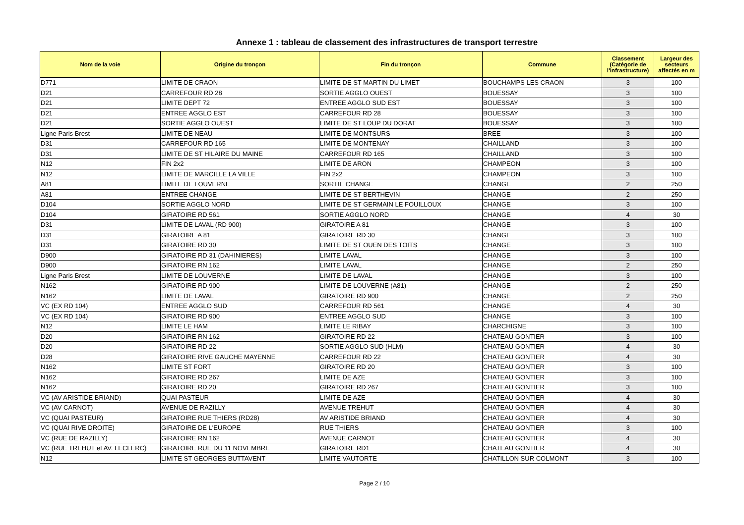Annexe 1 : tableau de classement des infrastructures de transport terrestre
| Nom de la voie | Origine du tronçon | Fin du tronçon | Commune | Classement (Catégorie de l'infrastructure) | Largeur des secteurs affectés en m |
| --- | --- | --- | --- | --- | --- |
| D771 | LIMITE DE CRAON | LIMITE DE ST MARTIN DU LIMET | BOUCHAMPS LES CRAON | 3 | 100 |
| D21 | CARREFOUR RD 28 | SORTIE AGGLO OUEST | BOUESSAY | 3 | 100 |
| D21 | LIMITE DEPT 72 | ENTREE AGGLO SUD EST | BOUESSAY | 3 | 100 |
| D21 | ENTREE AGGLO EST | CARREFOUR RD 28 | BOUESSAY | 3 | 100 |
| D21 | SORTIE AGGLO OUEST | LIMITE DE ST LOUP DU DORAT | BOUESSAY | 3 | 100 |
| Ligne Paris Brest | LIMITE DE NEAU | LIMITE DE MONTSURS | BREE | 3 | 100 |
| D31 | CARREFOUR RD 165 | LIMITE DE MONTENAY | CHAILLAND | 3 | 100 |
| D31 | LIMITE DE ST HILAIRE DU MAINE | CARREFOUR RD 165 | CHAILLAND | 3 | 100 |
| N12 | FIN 2x2 | LIMITE DE ARON | CHAMPEON | 3 | 100 |
| N12 | LIMITE DE MARCILLE LA VILLE | FIN 2x2 | CHAMPEON | 3 | 100 |
| A81 | LIMITE DE LOUVERNE | SORTIE CHANGE | CHANGE | 2 | 250 |
| A81 | ENTREE CHANGE | LIMITE DE ST BERTHEVIN | CHANGE | 2 | 250 |
| D104 | SORTIE AGGLO NORD | LIMITE DE ST GERMAIN LE FOUILLOUX | CHANGE | 3 | 100 |
| D104 | GIRATOIRE RD 561 | SORTIE AGGLO NORD | CHANGE | 4 | 30 |
| D31 | LIMITE DE LAVAL (RD 900) | GIRATOIRE A 81 | CHANGE | 3 | 100 |
| D31 | GIRATOIRE A 81 | GIRATOIRE RD 30 | CHANGE | 3 | 100 |
| D31 | GIRATOIRE RD 30 | LIMITE DE ST OUEN DES TOITS | CHANGE | 3 | 100 |
| D900 | GIRATOIRE RD 31 (DAHINIERES) | LIMITE LAVAL | CHANGE | 3 | 100 |
| D900 | GIRATOIRE RN 162 | LIMITE LAVAL | CHANGE | 2 | 250 |
| Ligne Paris Brest | LIMITE DE LOUVERNE | LIMITE DE LAVAL | CHANGE | 3 | 100 |
| N162 | GIRATOIRE RD 900 | LIMITE DE LOUVERNE (A81) | CHANGE | 2 | 250 |
| N162 | LIMITE DE LAVAL | GIRATOIRE RD 900 | CHANGE | 2 | 250 |
| VC (EX RD 104) | ENTREE AGGLO SUD | CARREFOUR RD 561 | CHANGE | 4 | 30 |
| VC (EX RD 104) | GIRATOIRE RD 900 | ENTREE AGGLO SUD | CHANGE | 3 | 100 |
| N12 | LIMITE LE HAM | LIMITE LE RIBAY | CHARCHIGNE | 3 | 100 |
| D20 | GIRATOIRE RN 162 | GIRATOIRE RD 22 | CHATEAU GONTIER | 3 | 100 |
| D20 | GIRATOIRE RD 22 | SORTIE AGGLO SUD (HLM) | CHATEAU GONTIER | 4 | 30 |
| D28 | GIRATOIRE RIVE GAUCHE MAYENNE | CARREFOUR RD 22 | CHATEAU GONTIER | 4 | 30 |
| N162 | LIMITE ST FORT | GIRATOIRE RD 20 | CHATEAU GONTIER | 3 | 100 |
| N162 | GIRATOIRE RD 267 | LIMITE DE AZE | CHATEAU GONTIER | 3 | 100 |
| N162 | GIRATOIRE RD 20 | GIRATOIRE RD 267 | CHATEAU GONTIER | 3 | 100 |
| VC (AV ARISTIDE BRIAND) | QUAI PASTEUR | LIMITE DE AZE | CHATEAU GONTIER | 4 | 30 |
| VC (AV CARNOT) | AVENUE DE RAZILLY | AVENUE TREHUT | CHATEAU GONTIER | 4 | 30 |
| VC (QUAI PASTEUR) | GIRATOIRE RUE THIERS (RD28) | AV ARISTIDE BRIAND | CHATEAU GONTIER | 4 | 30 |
| VC (QUAI RIVE DROITE) | GIRATOIRE DE L'EUROPE | RUE THIERS | CHATEAU GONTIER | 3 | 100 |
| VC (RUE DE RAZILLY) | GIRATOIRE RN 162 | AVENUE CARNOT | CHATEAU GONTIER | 4 | 30 |
| VC (RUE TREHUT et AV. LECLERC) | GIRATOIRE RUE DU 11 NOVEMBRE | GIRATOIRE RD1 | CHATEAU GONTIER | 4 | 30 |
| N12 | LIMITE ST GEORGES BUTTAVENT | LIMITE VAUTORTE | CHATILLON SUR COLMONT | 3 | 100 |
Page 2 / 10